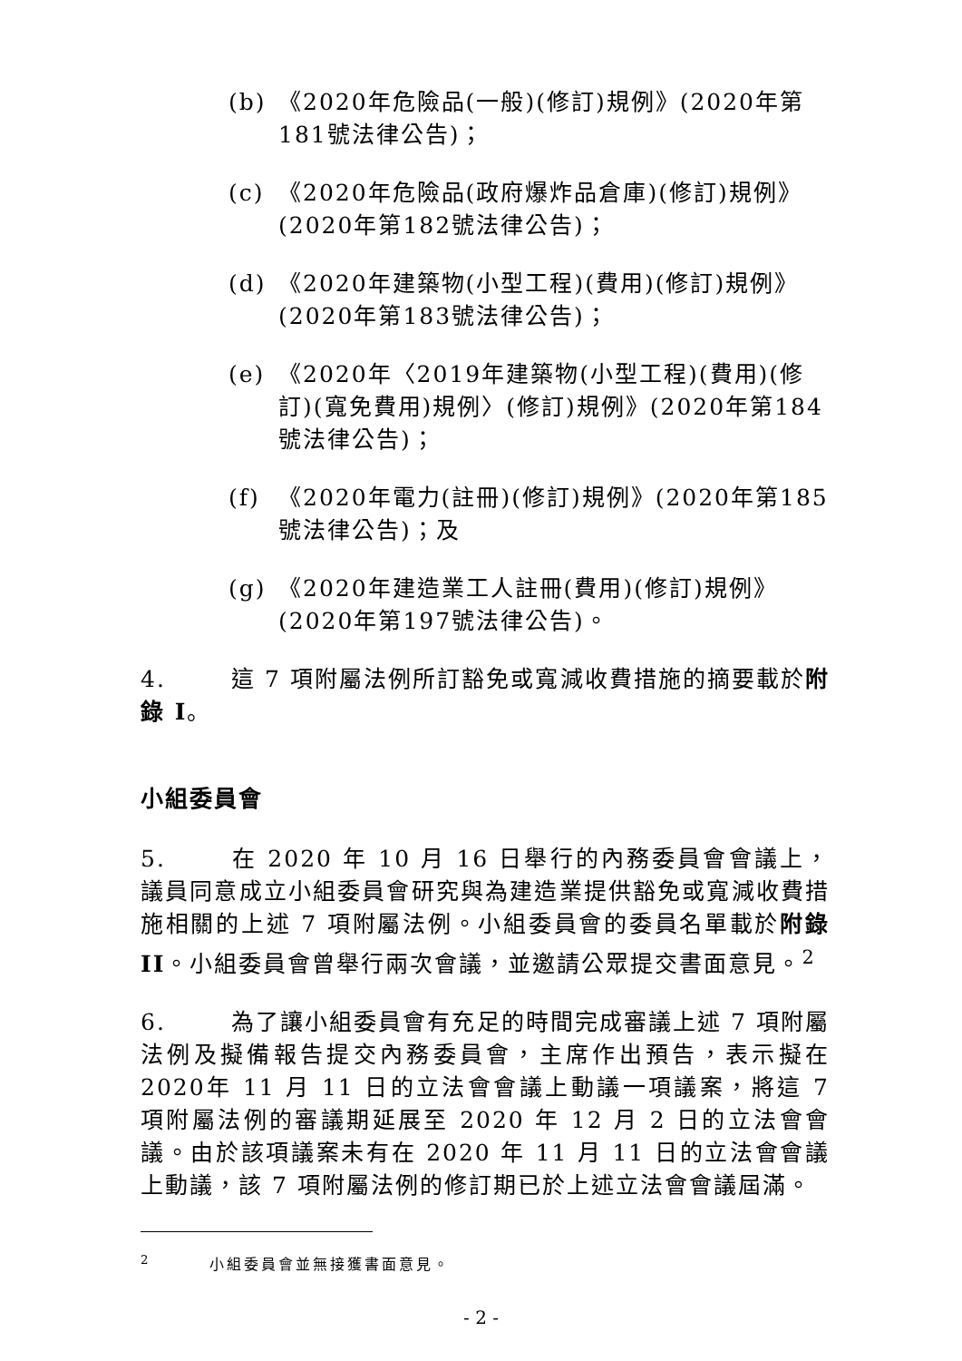(b) 《2020年危險品(一般)(修訂)規例》(2020年第181號法律公告)；
(c) 《2020年危險品(政府爆炸品倉庫)(修訂)規例》(2020年第182號法律公告)；
(d) 《2020年建築物(小型工程)(費用)(修訂)規例》(2020年第183號法律公告)；
(e) 《2020年〈2019年建築物(小型工程)(費用)(修訂)(寬免費用)規例〉(修訂)規例》(2020年第184號法律公告)；
(f) 《2020年電力(註冊)(修訂)規例》(2020年第185號法律公告)；及
(g) 《2020年建造業工人註冊(費用)(修訂)規例》(2020年第197號法律公告)。
4. 這 7 項附屬法例所訂豁免或寬減收費措施的摘要載於附錄 I。
小組委員會
5. 在 2020 年 10 月 16 日舉行的內務委員會會議上，議員同意成立小組委員會研究與為建造業提供豁免或寬減收費措施相關的上述 7 項附屬法例。小組委員會的委員名單載於附錄 II。小組委員會曾舉行兩次會議，並邀請公眾提交書面意見。<sup>2</sup>
6. 為了讓小組委員會有充足的時間完成審議上述 7 項附屬法例及擬備報告提交內務委員會，主席作出預告，表示擬在 2020年 11 月 11 日的立法會會議上動議一項議案，將這 7 項附屬法例的審議期延展至 2020 年 12 月 2 日的立法會會議。由於該項議案未有在 2020 年 11 月 11 日的立法會會議上動議，該 7 項附屬法例的修訂期已於上述立法會會議屆滿。
<sup>2</sup> 小組委員會並無接獲書面意見。
- 2 -